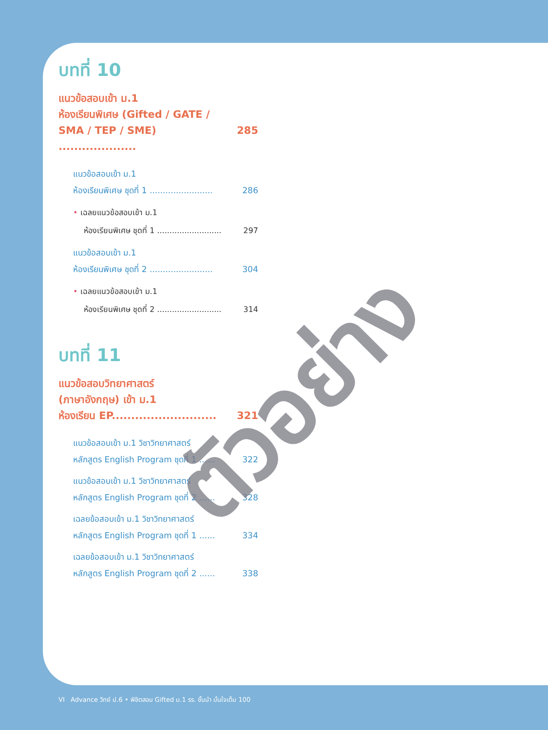บทที่ 10
แนวข้อสอบเข้า ม.1
ห้องเรียนพิเศษ (Gifted / GATE /
SMA / TEP / SME) .................... 285
แนวข้อสอบเข้า ม.1
ห้องเรียนพิเศษ ชุดที่ 1 ........................ 286
• เฉลยแนวข้อสอบเข้า ม.1
ห้องเรียนพิเศษ ชุดที่ 1 .......................... 297
แนวข้อสอบเข้า ม.1
ห้องเรียนพิเศษ ชุดที่ 2 ........................ 304
• เฉลยแนวข้อสอบเข้า ม.1
ห้องเรียนพิเศษ ชุดที่ 2 .......................... 314
บทที่ 11
แนวข้อสอบวิทยาศาสตร์
(ภาษาอังกฤษ) เข้า ม.1
ห้องเรียน EP........................... 321
แนวข้อสอบเข้า ม.1 วิชาวิทยาศาสตร์
หลักสูตร English Program ชุดที่ 1 ...... 322
แนวข้อสอบเข้า ม.1 วิชาวิทยาศาสตร์
หลักสูตร English Program ชุดที่ 2 ...... 328
เฉลยข้อสอบเข้า ม.1 วิชาวิทยาศาสตร์
หลักสูตร English Program ชุดที่ 1 ...... 334
เฉลยข้อสอบเข้า ม.1 วิชาวิทยาศาสตร์
หลักสูตร English Program ชุดที่ 2 ...... 338
ตัวอย่าง
VI Advance วิทย์ ป.6 • พิชิตสอบ Gifted ม.1 รร. ชั้นนำ มั่นใจเต็ม 100